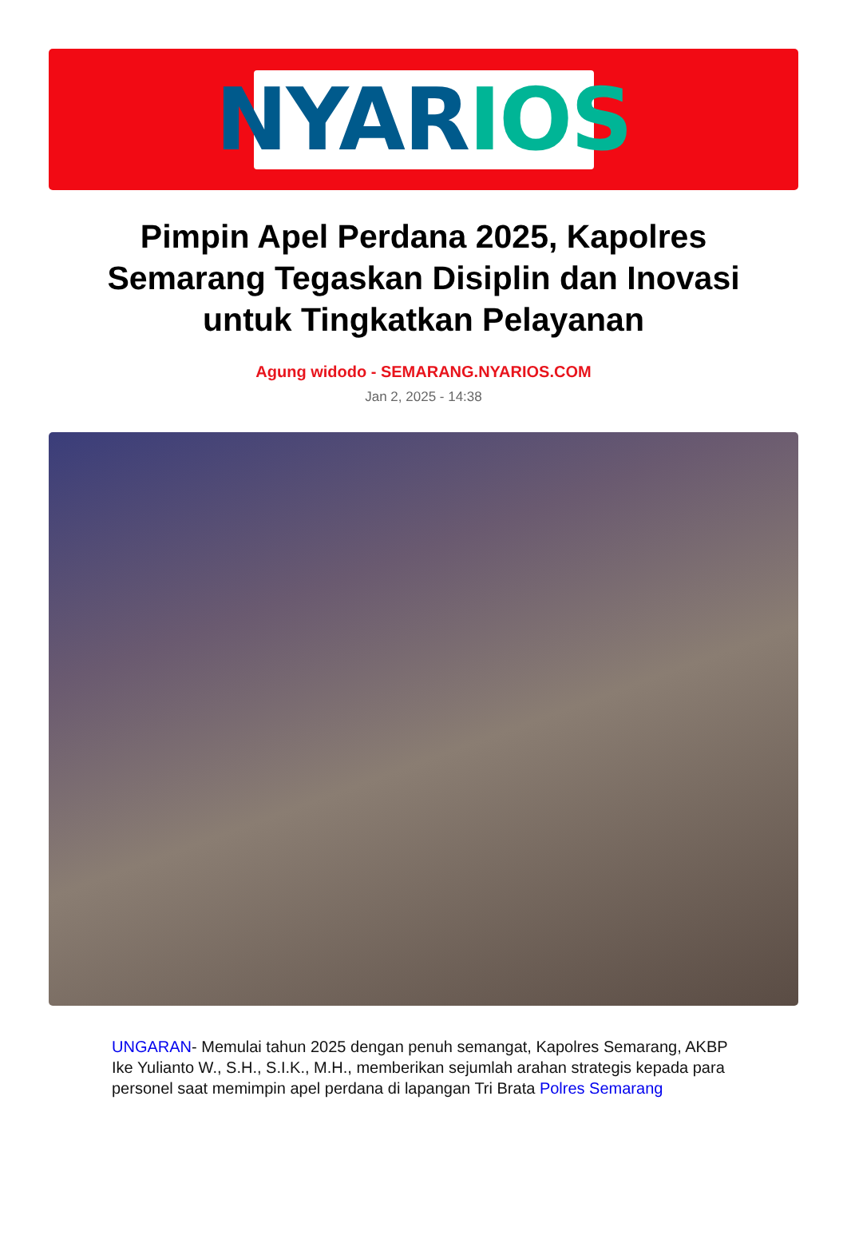NYAR IOS
Pimpin Apel Perdana 2025, Kapolres Semarang Tegaskan Disiplin dan Inovasi untuk Tingkatkan Pelayanan
Agung widodo - SEMARANG.NYARIOS.COM
Jan 2, 2025 - 14:38
UNGARAN- Memulai tahun 2025 dengan penuh semangat, Kapolres Semarang, AKBP Ike Yulianto W., S.H., S.I.K., M.H., memberikan sejumlah arahan strategis kepada para personel saat memimpin apel perdana di lapangan Tri Brata Polres Semarang